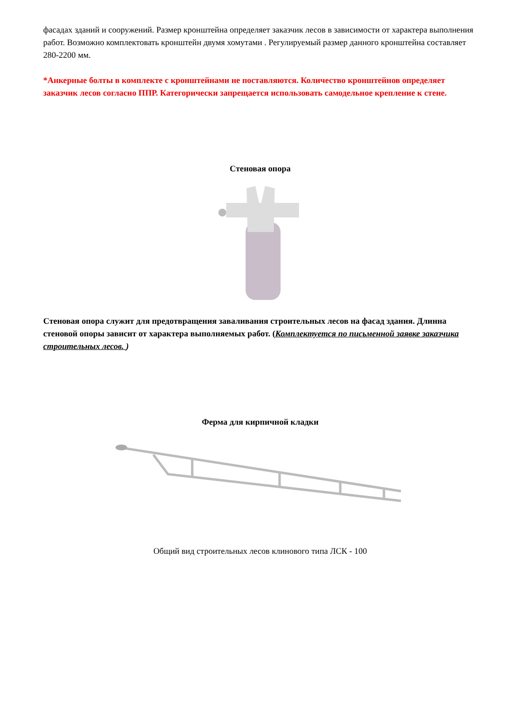фасадах зданий и сооружений. Размер кронштейна определяет заказчик лесов в зависимости от характера выполнения работ. Возможно комплектовать кронштейн двумя хомутами . Регулируемый размер данного кронштейна составляет 280-2200 мм.
*Анкерные болты в комплекте с кронштейнами не поставляются. Количество кронштейнов определяет заказчик лесов согласно ППР. Категорически запрещается использовать самодельное крепление к стене.
Стеновая опора
Стеновая опора служит для предотвращения заваливания строительных лесов на фасад здания. Длинна стеновой опоры зависит от характера выполняемых работ. (Комплектуется по письменной заявке заказчика строительных лесов. )
Ферма для кирпичной кладки
Общий вид строительных лесов клинового типа ЛСК - 100